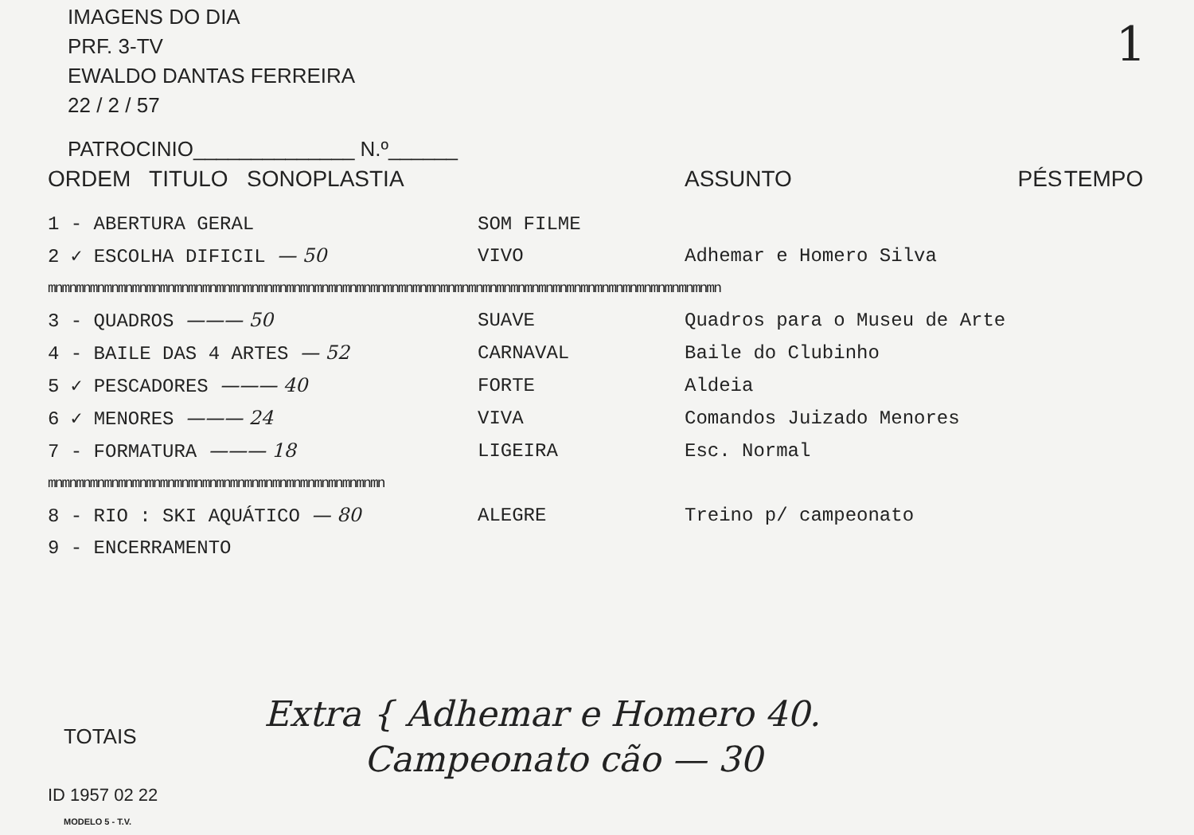IMAGENS DO DIA
PRF. 3-TV
EWALDO DANTAS FERREIRA
22 / 2 / 57
1
PATROCINIO______________ N.º______
| ORDEM TITULO SONOPLASTIA | | ASSUNTO | PÉS | TEMPO |
| --- | --- | --- | --- | --- |
| 1 - ABERTURA GERAL | SOM FILME | | | |
| 2 ✓ ESCOLHA DIFICIL — 50 | VIVO | Adhemar e Homero Silva | | |
| mnmnmnmnmnmnmnmnmnmnmnmnmnmnmnmnmnmnmnmnmnmnmnmnmnmnmnmnmnmnmnmnmnmnmnmnmnmnmnmnmnmnmnmnmnmnmnmn | | | | |
| 3 - QUADROS ——— 50 | SUAVE | Quadros para o Museu de Arte | | |
| 4 - BAILE DAS 4 ARTES — 52 | CARNAVAL | Baile do Clubinho | | |
| 5 ✓ PESCADORES ——— 40 | FORTE | Aldeia | | |
| 6 ✓ MENORES ——— 24 | VIVA | Comandos Juizado Menores | | |
| 7 - FORMATURA ——— 18 | LIGEIRA | Esc. Normal | | |
| mnmnmnmnmnmnmnmnmnmnmnmnmnmnmnmnmnmnmnmnmnmnmnmn | | | | |
| 8 - RIO : SKI AQUÁTICO — 80 | ALEGRE | Treino p/ campeonato | | |
| 9 - ENCERRAMENTO | | | | |
TOTAIS
Extra { Adhemar e Homero 40.
Campeonato cão — 30
ID 1957 02 22
MODELO 5 - T.V.